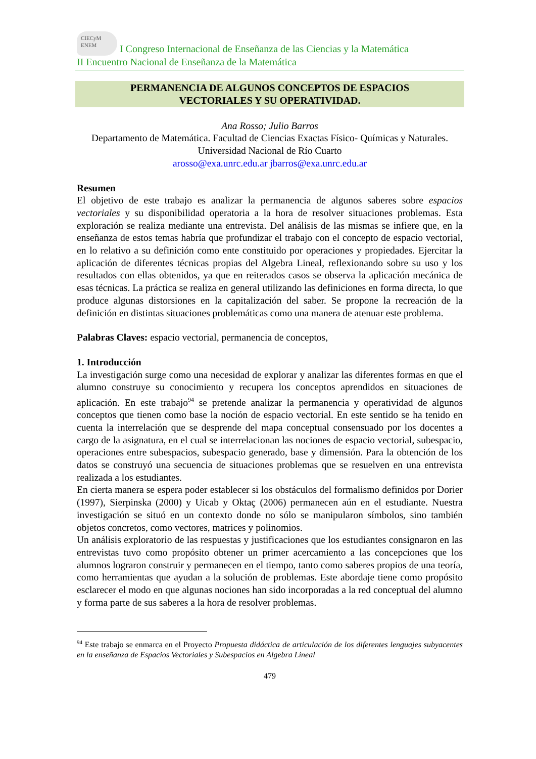CIECyM
ENEM I Congreso Internacional de Enseñanza de las Ciencias y la Matemática
II Encuentro Nacional de Enseñanza de la Matemática
PERMANENCIA DE ALGUNOS CONCEPTOS DE ESPACIOS
VECTORIALES Y SU OPERATIVIDAD.
Ana Rosso; Julio Barros
Departamento de Matemática. Facultad de Ciencias Exactas Físico- Químicas y Naturales. Universidad Nacional de Río Cuarto
arosso@exa.unrc.edu.ar jbarros@exa.unrc.edu.ar
Resumen
El objetivo de este trabajo es analizar la permanencia de algunos saberes sobre espacios vectoriales y su disponibilidad operatoria a la hora de resolver situaciones problemas. Esta exploración se realiza mediante una entrevista. Del análisis de las mismas se infiere que, en la enseñanza de estos temas habría que profundizar el trabajo con el concepto de espacio vectorial, en lo relativo a su definición como ente constituido por operaciones y propiedades. Ejercitar la aplicación de diferentes técnicas propias del Algebra Lineal, reflexionando sobre su uso y los resultados con ellas obtenidos, ya que en reiterados casos se observa la aplicación mecánica de esas técnicas. La práctica se realiza en general utilizando las definiciones en forma directa, lo que produce algunas distorsiones en la capitalización del saber. Se propone la recreación de la definición en distintas situaciones problemáticas como una manera de atenuar este problema.
Palabras Claves: espacio vectorial, permanencia de conceptos,
1. Introducción
La investigación surge como una necesidad de explorar y analizar las diferentes formas en que el alumno construye su conocimiento y recupera los conceptos aprendidos en situaciones de aplicación. En este trabajo<sup>94</sup> se pretende analizar la permanencia y operatividad de algunos conceptos que tienen como base la noción de espacio vectorial. En este sentido se ha tenido en cuenta la interrelación que se desprende del mapa conceptual consensuado por los docentes a cargo de la asignatura, en el cual se interrelacionan las nociones de espacio vectorial, subespacio, operaciones entre subespacios, subespacio generado, base y dimensión. Para la obtención de los datos se construyó una secuencia de situaciones problemas que se resuelven en una entrevista realizada a los estudiantes.
En cierta manera se espera poder establecer si los obstáculos del formalismo definidos por Dorier (1997), Sierpinska (2000) y Uicab y Oktaç (2006) permanecen aún en el estudiante. Nuestra investigación se situó en un contexto donde no sólo se manipularon símbolos, sino también objetos concretos, como vectores, matrices y polinomios.
Un análisis exploratorio de las respuestas y justificaciones que los estudiantes consignaron en las entrevistas tuvo como propósito obtener un primer acercamiento a las concepciones que los alumnos lograron construir y permanecen en el tiempo, tanto como saberes propios de una teoría, como herramientas que ayudan a la solución de problemas. Este abordaje tiene como propósito esclarecer el modo en que algunas nociones han sido incorporadas a la red conceptual del alumno y forma parte de sus saberes a la hora de resolver problemas.
<sup>94</sup> Este trabajo se enmarca en el Proyecto Propuesta didáctica de articulación de los diferentes lenguajes subyacentes en la enseñanza de Espacios Vectoriales y Subespacios en Algebra Lineal
479